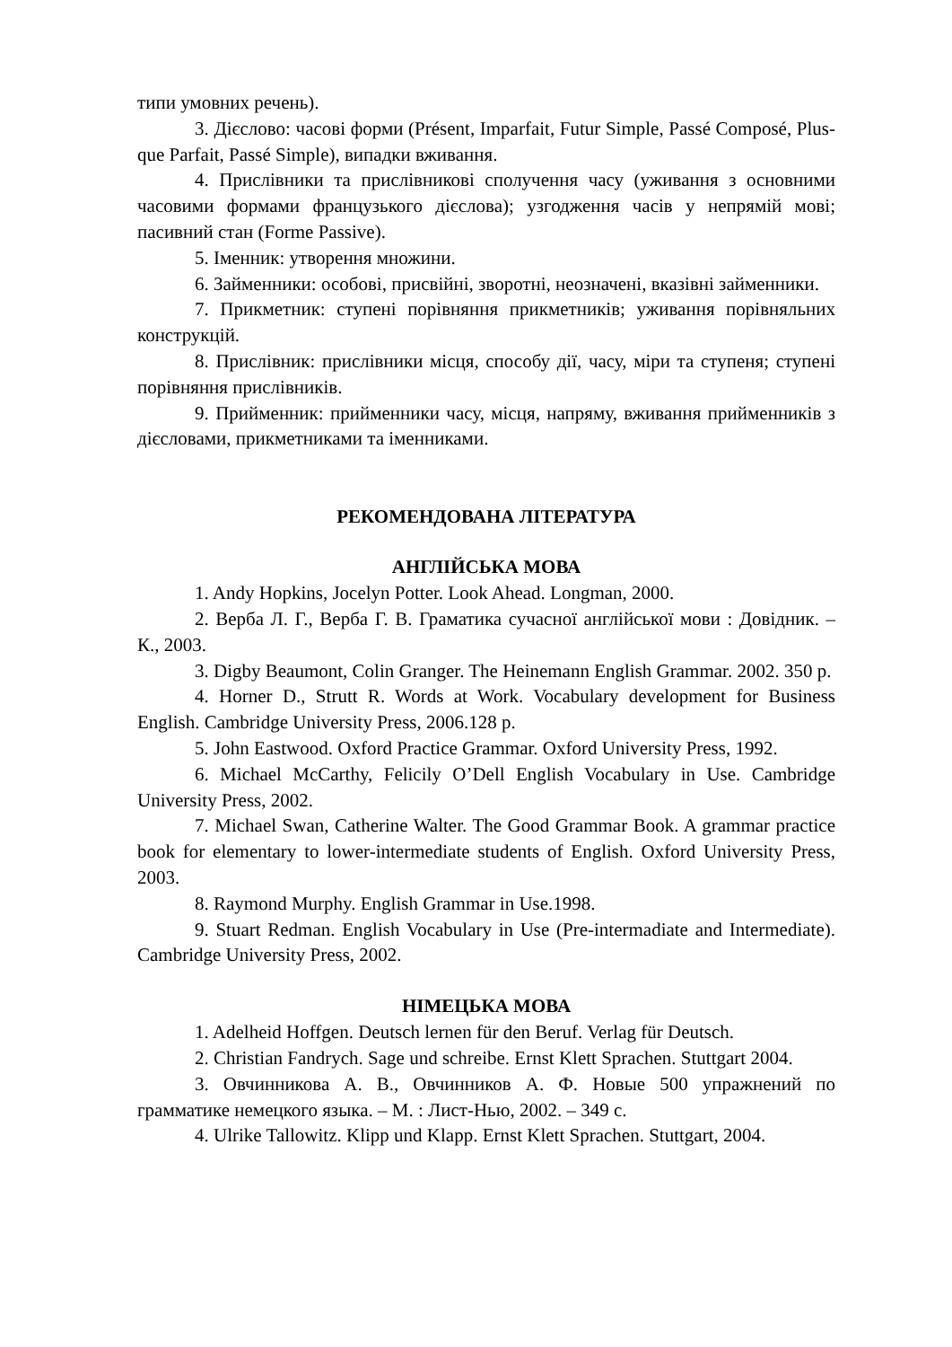типи умовних речень).
3. Дієслово: часові форми (Présent, Imparfait, Futur Simple, Passé Composé, Plus-que Parfait, Passé Simple), випадки вживання.
4. Прислівники та прислівникові сполучення часу (уживання з основними часовими формами французького дієслова); узгодження часів у непрямій мові; пасивний стан (Forme Passive).
5. Іменник: утворення множини.
6. Займенники: особові, присвійні, зворотні, неозначені, вказівні займенники.
7. Прикметник: ступені порівняння прикметників; уживання порівняльних конструкцій.
8. Прислівник: прислівники місця, способу дії, часу, міри та ступеня; ступені порівняння прислівників.
9. Прийменник: прийменники часу, місця, напряму, вживання прийменників з дієсловами, прикметниками та іменниками.
РЕКОМЕНДОВАНА ЛІТЕРАТУРА
АНГЛІЙСЬКА МОВА
1. Andy Hopkins, Jocelyn Potter. Look Ahead. Longman, 2000.
2. Верба Л. Г., Верба Г. В. Граматика сучасної англійської мови : Довідник. – К., 2003.
3. Digby Beaumont, Colin Granger. The Heinemann English Grammar. 2002. 350 p.
4. Horner D., Strutt R. Words at Work. Vocabulary development for Business English. Cambridge University Press, 2006.128 p.
5. John Eastwood. Oxford Practice Grammar. Oxford University Press, 1992.
6. Michael McCarthy, Felicily O’Dell English Vocabulary in Use. Cambridge University Press, 2002.
7. Michael Swan, Catherine Walter. The Good Grammar Book. A grammar practice book for elementary to lower-intermediate students of English. Oxford University Press, 2003.
8. Raymond Murphy. English Grammar in Use.1998.
9. Stuart Redman. English Vocabulary in Use (Pre-intermadiate and Intermediate). Cambridge University Press, 2002.
НІМЕЦЬКА МОВА
1. Adelheid Hoffgen. Deutsch lernen für den Beruf. Verlag für Deutsch.
2. Christian Fandrych. Sage und schreibe. Ernst Klett Sprachen. Stuttgart 2004.
3. Овчинникова А. В., Овчинников А. Ф. Новые 500 упражнений по грамматике немецкого языка. – М. : Лист-Нью, 2002. – 349 с.
4. Ulrike Tallowitz. Klipp und Klapp. Ernst Klett Sprachen. Stuttgart, 2004.